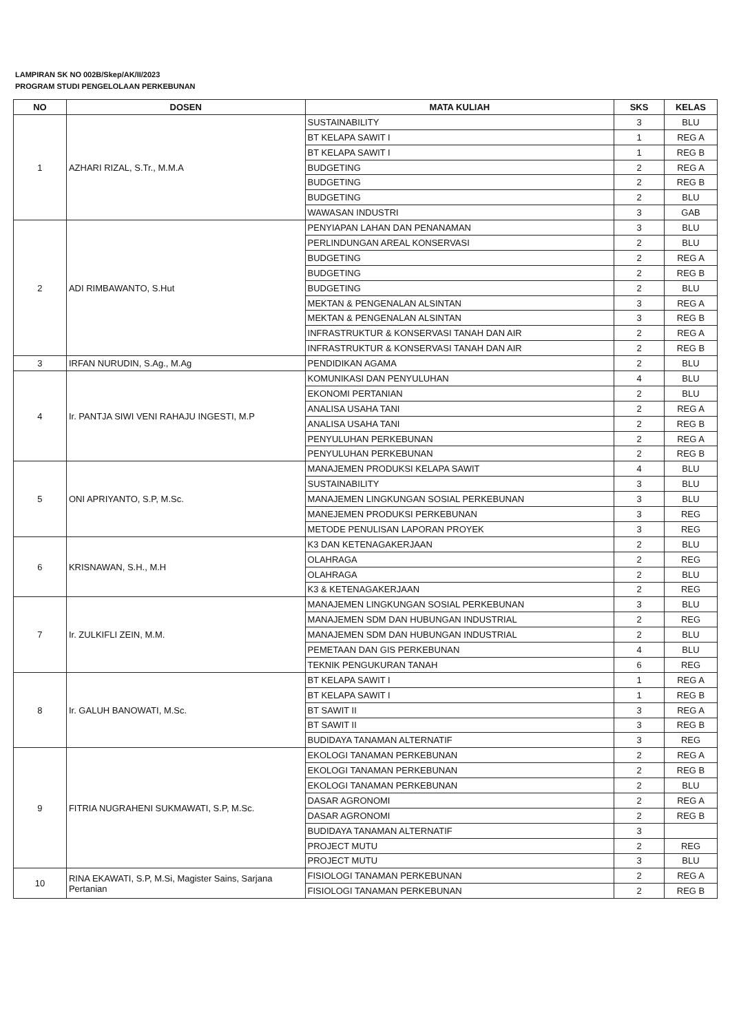LAMPIRAN SK NO 002B/Skep/AK/II/2023
PROGRAM STUDI PENGELOLAAN PERKEBUNAN
| NO | DOSEN | MATA KULIAH | SKS | KELAS |
| --- | --- | --- | --- | --- |
| 1 | AZHARI RIZAL, S.Tr., M.M.A | SUSTAINABILITY | 3 | BLU |
| | | BT KELAPA SAWIT I | 1 | REG A |
| | | BT KELAPA SAWIT I | 1 | REG B |
| | | BUDGETING | 2 | REG A |
| | | BUDGETING | 2 | REG B |
| | | BUDGETING | 2 | BLU |
| | | WAWASAN INDUSTRI | 3 | GAB |
| 2 | ADI RIMBAWANTO, S.Hut | PENYIAPAN LAHAN DAN PENANAMAN | 3 | BLU |
| | | PERLINDUNGAN AREAL KONSERVASI | 2 | BLU |
| | | BUDGETING | 2 | REG A |
| | | BUDGETING | 2 | REG B |
| | | BUDGETING | 2 | BLU |
| | | MEKTAN & PENGENALAN ALSINTAN | 3 | REG A |
| | | MEKTAN & PENGENALAN ALSINTAN | 3 | REG B |
| | | INFRASTRUKTUR & KONSERVASI TANAH DAN AIR | 2 | REG A |
| | | INFRASTRUKTUR & KONSERVASI TANAH DAN AIR | 2 | REG B |
| 3 | IRFAN NURUDIN, S.Ag., M.Ag | PENDIDIKAN AGAMA | 2 | BLU |
| 4 | Ir. PANTJA SIWI VENI RAHAJU INGESTI, M.P | KOMUNIKASI DAN PENYULUHAN | 4 | BLU |
| | | EKONOMI PERTANIAN | 2 | BLU |
| | | ANALISA USAHA TANI | 2 | REG A |
| | | ANALISA USAHA TANI | 2 | REG B |
| | | PENYULUHAN PERKEBUNAN | 2 | REG A |
| | | PENYULUHAN PERKEBUNAN | 2 | REG B |
| 5 | ONI APRIYANTO, S.P, M.Sc. | MANAJEMEN PRODUKSI KELAPA SAWIT | 4 | BLU |
| | | SUSTAINABILITY | 3 | BLU |
| | | MANAJEMEN LINGKUNGAN SOSIAL PERKEBUNAN | 3 | BLU |
| | | MANEJEMEN PRODUKSI PERKEBUNAN | 3 | REG |
| | | METODE PENULISAN LAPORAN PROYEK | 3 | REG |
| 6 | KRISNAWAN, S.H., M.H | K3 DAN KETENAGAKERJAAN | 2 | BLU |
| | | OLAHRAGA | 2 | REG |
| | | OLAHRAGA | 2 | BLU |
| | | K3 & KETENAGAKERJAAN | 2 | REG |
| 7 | Ir. ZULKIFLI ZEIN, M.M. | MANAJEMEN LINGKUNGAN SOSIAL PERKEBUNAN | 3 | BLU |
| | | MANAJEMEN SDM DAN HUBUNGAN INDUSTRIAL | 2 | REG |
| | | MANAJEMEN SDM DAN HUBUNGAN INDUSTRIAL | 2 | BLU |
| | | PEMETAAN DAN GIS PERKEBUNAN | 4 | BLU |
| | | TEKNIK PENGUKURAN TANAH | 6 | REG |
| 8 | Ir. GALUH BANOWATI, M.Sc. | BT KELAPA SAWIT I | 1 | REG A |
| | | BT KELAPA SAWIT I | 1 | REG B |
| | | BT SAWIT II | 3 | REG A |
| | | BT SAWIT II | 3 | REG B |
| | | BUDIDAYA TANAMAN ALTERNATIF | 3 | REG |
| 9 | FITRIA NUGRAHENI SUKMAWATI, S.P, M.Sc. | EKOLOGI TANAMAN PERKEBUNAN | 2 | REG A |
| | | EKOLOGI TANAMAN PERKEBUNAN | 2 | REG B |
| | | EKOLOGI TANAMAN PERKEBUNAN | 2 | BLU |
| | | DASAR AGRONOMI | 2 | REG A |
| | | DASAR AGRONOMI | 2 | REG B |
| | | BUDIDAYA TANAMAN ALTERNATIF | 3 | |
| | | PROJECT MUTU | 2 | REG |
| | | PROJECT MUTU | 3 | BLU |
| 10 | RINA EKAWATI, S.P, M.Si, Magister Sains, Sarjana Pertanian | FISIOLOGI TANAMAN PERKEBUNAN | 2 | REG A |
| | | FISIOLOGI TANAMAN PERKEBUNAN | 2 | REG B |